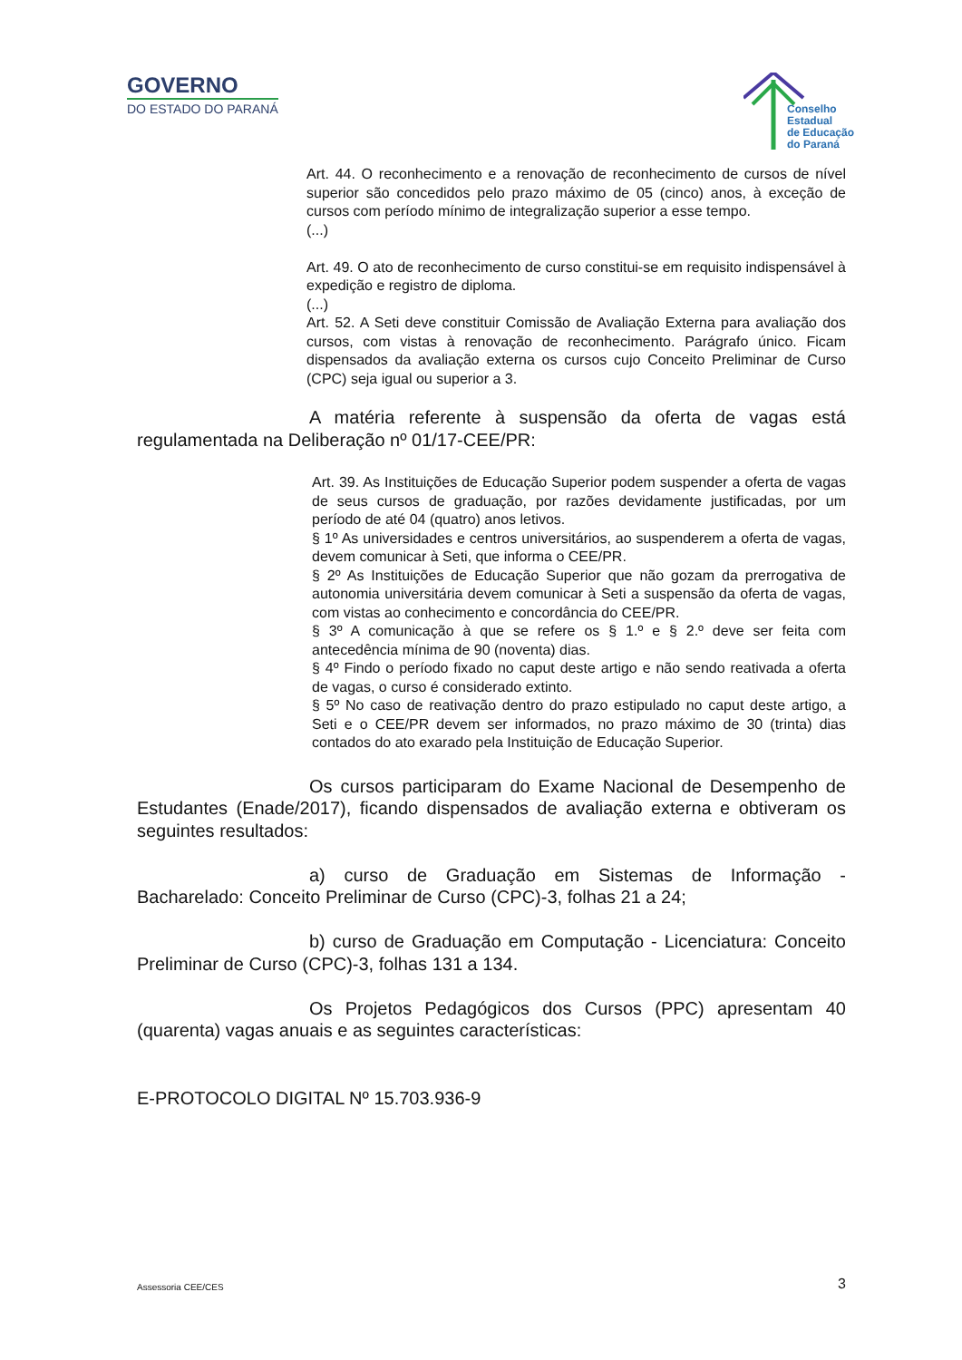GOVERNO
DO ESTADO DO PARANÁ
Conselho
Estadual
de Educação
do Paraná
Art. 44. O reconhecimento e a renovação de reconhecimento de cursos de nível superior são concedidos pelo prazo máximo de 05 (cinco) anos, à exceção de cursos com período mínimo de integralização superior a esse tempo.
(...)
Art. 49. O ato de reconhecimento de curso constitui-se em requisito indispensável à expedição e registro de diploma.
(...)
Art. 52. A Seti deve constituir Comissão de Avaliação Externa para avaliação dos cursos, com vistas à renovação de reconhecimento. Parágrafo único. Ficam dispensados da avaliação externa os cursos cujo Conceito Preliminar de Curso (CPC) seja igual ou superior a 3.
A matéria referente à suspensão da oferta de vagas está regulamentada na Deliberação nº 01/17-CEE/PR:
Art. 39. As Instituições de Educação Superior podem suspender a oferta de vagas de seus cursos de graduação, por razões devidamente justificadas, por um período de até 04 (quatro) anos letivos.
§ 1º As universidades e centros universitários, ao suspenderem a oferta de vagas, devem comunicar à Seti, que informa o CEE/PR.
§ 2º As Instituições de Educação Superior que não gozam da prerrogativa de autonomia universitária devem comunicar à Seti a suspensão da oferta de vagas, com vistas ao conhecimento e concordância do CEE/PR.
§ 3º A comunicação à que se refere os § 1.º e § 2.º deve ser feita com antecedência mínima de 90 (noventa) dias.
§ 4º Findo o período fixado no caput deste artigo e não sendo reativada a oferta de vagas, o curso é considerado extinto.
§ 5º No caso de reativação dentro do prazo estipulado no caput deste artigo, a Seti e o CEE/PR devem ser informados, no prazo máximo de 30 (trinta) dias contados do ato exarado pela Instituição de Educação Superior.
Os cursos participaram do Exame Nacional de Desempenho de Estudantes (Enade/2017), ficando dispensados de avaliação externa e obtiveram os seguintes resultados:
a) curso de Graduação em Sistemas de Informação - Bacharelado: Conceito Preliminar de Curso (CPC)-3, folhas 21 a 24;
b) curso de Graduação em Computação - Licenciatura: Conceito Preliminar de Curso (CPC)-3, folhas 131 a 134.
Os Projetos Pedagógicos dos Cursos (PPC) apresentam 40 (quarenta) vagas anuais e as seguintes características:
E-PROTOCOLO DIGITAL Nº 15.703.936-9
Assessoria CEE/CES 3